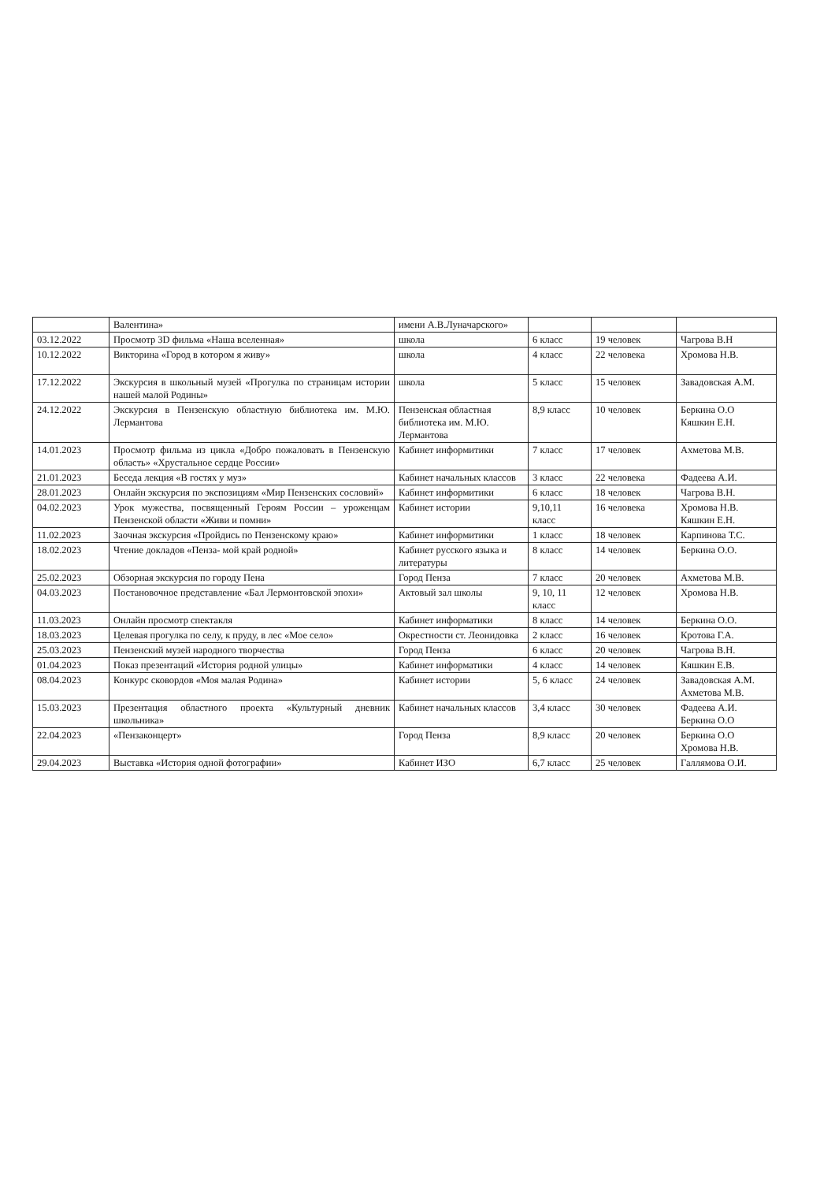| | Валентина» | имени А.В.Луначарского» | | | |
| 03.12.2022 | Просмотр 3D фильма «Наша вселенная» | школа | 6 класс | 19 человек | Чагрова В.Н |
| 10.12.2022 | Викторина «Город в котором я живу» | школа | 4 класс | 22 человека | Хромова Н.В. |
| 17.12.2022 | Экскурсия в школьный музей «Прогулка по страницам истории нашей малой Родины» | школа | 5 класс | 15 человек | Завадовская А.М. |
| 24.12.2022 | Экскурсия в Пензенскую областную библиотека им. М.Ю. Лермантова | Пензенская областная библиотека им. М.Ю. Лермантова | 8,9 класс | 10 человек | Беркина О.О Кяшкин Е.Н. |
| 14.01.2023 | Просмотр фильма из цикла «Добро пожаловать в Пензенскую область» «Хрустальное сердце России» | Кабинет информитики | 7 класс | 17 человек | Ахметова М.В. |
| 21.01.2023 | Беседа лекция «В гостях у муз» | Кабинет начальных классов | 3 класс | 22 человека | Фадеева А.И. |
| 28.01.2023 | Онлайн экскурсия по экспозициям «Мир Пензенских сословий» | Кабинет информитики | 6 класс | 18 человек | Чагрова В.Н. |
| 04.02.2023 | Урок мужества, посвященный Героям России – уроженцам Пензенской области «Живи и помни» | Кабинет истории | 9,10,11 класс | 16 человека | Хромова Н.В. Кяшкин Е.Н. |
| 11.02.2023 | Заочная экскурсия «Пройдись по Пензенскому краю» | Кабинет информитики | 1 класс | 18 человек | Карпинова Т.С. |
| 18.02.2023 | Чтение докладов «Пенза- мой край родной» | Кабинет русского языка и литературы | 8 класс | 14 человек | Беркина О.О. |
| 25.02.2023 | Обзорная экскурсия по городу Пена | Город Пенза | 7 класс | 20 человек | Ахметова М.В. |
| 04.03.2023 | Постановочное представление «Бал Лермонтовской эпохи» | Актовый зал школы | 9, 10, 11 класс | 12 человек | Хромова Н.В. |
| 11.03.2023 | Онлайн просмотр спектакля | Кабинет информатики | 8 класс | 14 человек | Беркина О.О. |
| 18.03.2023 | Целевая прогулка по селу, к пруду, в лес «Мое село» | Окрестности ст. Леонидовка | 2 класс | 16 человек | Кротова Г.А. |
| 25.03.2023 | Пензенский музей народного творчества | Город Пенза | 6 класс | 20 человек | Чагрова В.Н. |
| 01.04.2023 | Показ презентаций «История родной улицы» | Кабинет информатики | 4 класс | 14 человек | Кяшкин Е.В. |
| 08.04.2023 | Конкурс сковордов «Моя малая Родина» | Кабинет истории | 5, 6 класс | 24 человек | Завадовская А.М. Ахметова М.В. |
| 15.03.2023 | Презентация областного проекта «Культурный дневник школьника» | Кабинет начальных классов | 3,4 класс | 30 человек | Фадеева А.И. Беркина О.О |
| 22.04.2023 | «Пензаконцерт» | Город Пенза | 8,9 класс | 20 человек | Беркина О.О Хромова Н.В. |
| 29.04.2023 | Выставка «История одной фотографии» | Кабинет ИЗО | 6,7 класс | 25 человек | Галлямова О.И. |